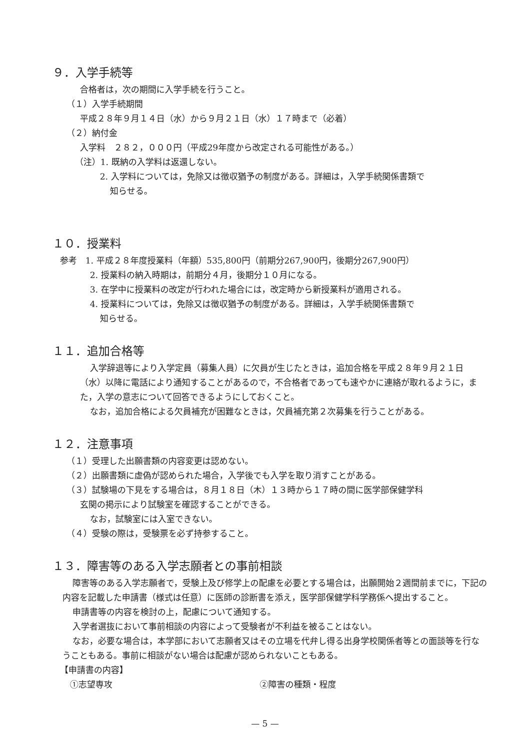９．入学手続等
合格者は，次の期間に入学手続を行うこと。
（１）入学手続期間
平成２８年９月１４日（水）から９月２１日（水）１７時まで（必着）
（２）納付金
入学料　２８２，０００円（平成29年度から改定される可能性がある。）
（注）1. 既納の入学料は返還しない。
2. 入学料については，免除又は徴収猶予の制度がある。詳細は，入学手続関係書類で
知らせる。
１０．授業料
参考　1. 平成２８年度授業料（年額）535,800円（前期分267,900円，後期分267,900円）
2. 授業料の納入時期は，前期分４月，後期分１０月になる。
3. 在学中に授業料の改定が行われた場合には，改定時から新授業料が適用される。
4. 授業料については，免除又は徴収猶予の制度がある。詳細は，入学手続関係書類で
知らせる。
１１．追加合格等
入学辞退等により入学定員（募集人員）に欠員が生じたときは，追加合格を平成２８年９月２１日（水）以降に電話により通知することがあるので，不合格者であっても速やかに連絡が取れるように，また，入学の意志について回答できるようにしておくこと。
なお，追加合格による欠員補充が困難なときは，欠員補充第２次募集を行うことがある。
１２．注意事項
（１）受理した出願書類の内容変更は認めない。
（２）出願書類に虚偽が認められた場合，入学後でも入学を取り消すことがある。
（３）試験場の下見をする場合は，８月１８日（木）１３時から１７時の間に医学部保健学科
玄関の掲示により試験室を確認することができる。
なお，試験室には入室できない。
（４）受験の際は，受験票を必ず持参すること。
１３．障害等のある入学志願者との事前相談
障害等のある入学志願者で，受験上及び修学上の配慮を必要とする場合は，出願開始２週間前までに，下記の内容を記載した申請書（様式は任意）に医師の診断書を添え，医学部保健学科学務係へ提出すること。
申請書等の内容を検討の上，配慮について通知する。
入学者選抜において事前相談の内容によって受験者が不利益を被ることはない。
なお，必要な場合は，本学部において志願者又はその立場を代弁し得る出身学校関係者等との面談等を行なうこともある。事前に相談がない場合は配慮が認められないこともある。
【申請書の内容】
①志望専攻 ②障害の種類・程度
— 5 —